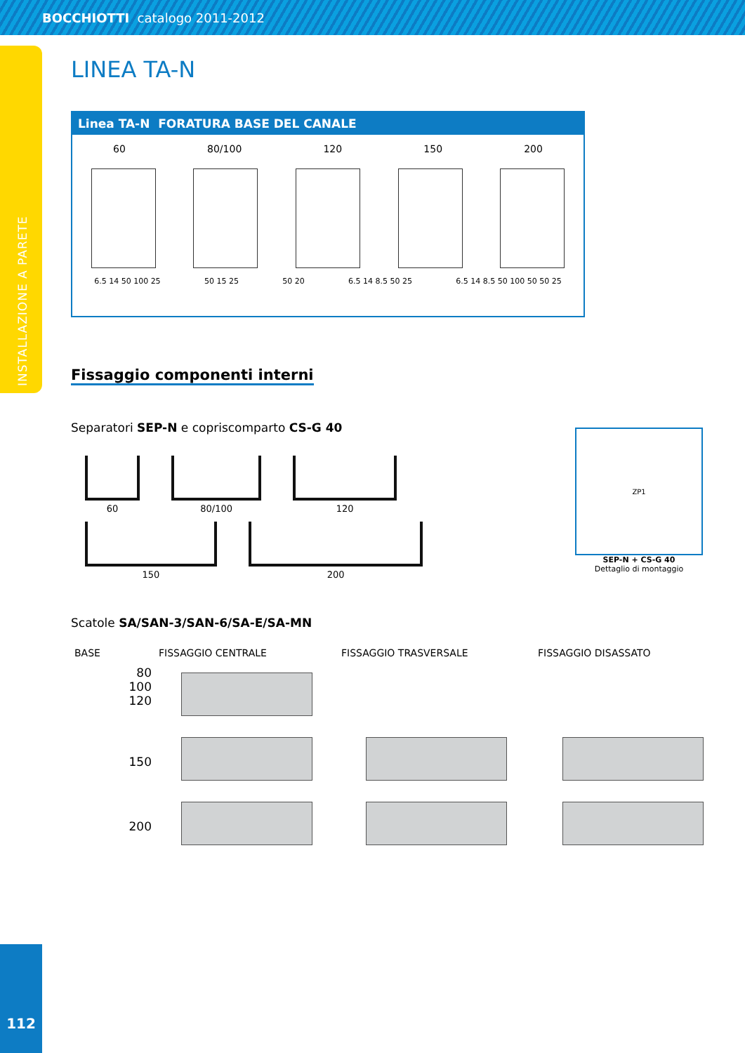BOCCHIOTTI catalogo 2011-2012
INSTALLAZIONE A PARETE
LINEA TA-N
Linea TA-N FORATURA BASE DEL CANALE
60 80/100 120 150 200
6.5 14 50 100 25 50 15 25 50 20 6.5 14 8.5 50 25 6.5 14 8.5 50 100 50 50 25
Fissaggio componenti interni
Separatori SEP-N e copriscomparto CS-G 40
60 80/100 120
150 200
ZP1
SEP-N + CS-G 40
Dettaglio di montaggio
Scatole SA/SAN-3/SAN-6/SA-E/SA-MN
BASE
FISSAGGIO CENTRALE
FISSAGGIO TRASVERSALE
FISSAGGIO DISASSATO
80
100
120
150
200
112